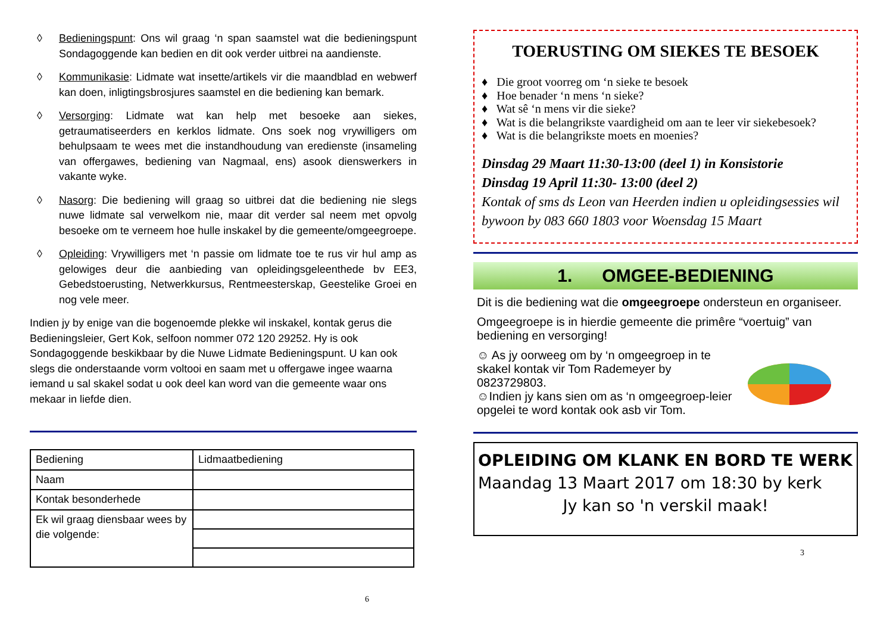◊ Bedieningspunt: Ons wil graag ‘n span saamstel wat die bedieningspunt Sondagoggende kan bedien en dit ook verder uitbrei na aandienste.
◊ Kommunikasie: Lidmate wat insette/artikels vir die maandblad en webwerf kan doen, inligtingsbrosjures saamstel en die bediening kan bemark.
◊ Versorging: Lidmate wat kan help met besoeke aan siekes, getraumatiseerders en kerklos lidmate. Ons soek nog vrywilligers om behulpsaam te wees met die instandhoudung van eredienste (insameling van offergawes, bediening van Nagmaal, ens) asook dienswerkers in vakante wyke.
◊ Nasorg: Die bediening will graag so uitbrei dat die bediening nie slegs nuwe lidmate sal verwelkom nie, maar dit verder sal neem met opvolg besoeke om te verneem hoe hulle inskakel by die gemeente/omgeegroepe.
◊ Opleiding: Vrywilligers met ‘n passie om lidmate toe te rus vir hul amp as gelowiges deur die aanbieding van opleidingsgeleenthede bv EE3, Gebedstoerusting, Netwerkkursus, Rentmeesterskap, Geestelike Groei en nog vele meer.
Indien jy by enige van die bogenoemde plekke wil inskakel, kontak gerus die Bedieningsleier, Gert Kok, selfoon nommer 072 120 29252. Hy is ook Sondagoggende beskikbaar by die Nuwe Lidmate Bedieningspunt. U kan ook slegs die onderstaande vorm voltooi en saam met u offergawe ingee waarna iemand u sal skakel sodat u ook deel kan word van die gemeente waar ons mekaar in liefde dien.
| Bediening | Lidmaatbediening |
| Naam | |
| Kontak besonderhede | |
| Ek wil graag diensbaar wees by die volgende: | |
6
TOERUSTING OM SIEKES TE BESOEK
♦ Die groot voorreg om ‘n sieke te besoek
♦ Hoe benader ‘n mens ‘n sieke?
♦ Wat sê ‘n mens vir die sieke?
♦ Wat is die belangrikste vaardigheid om aan te leer vir siekebesoek?
♦ Wat is die belangrikste moets en moenies?
Dinsdag 29 Maart 11:30-13:00 (deel 1) in Konsistorie
Dinsdag 19 April 11:30- 13:00 (deel 2)
Kontak of sms ds Leon van Heerden indien u opleidingsessies wil bywoon by 083 660 1803 voor Woensdag 15 Maart
1. OMGEE-BEDIENING
Dit is die bediening wat die omgeegroepe ondersteun en organiseer.
Omgeegroepe is in hierdie gemeente die primêre “voertuig” van bediening en versorging!
☺ As jy oorweeg om by ‘n omgeegroep in te skakel kontak vir Tom Rademeyer by 0823729803.
☺Indien jy kans sien om as ‘n omgeegroep-leier opgelei te word kontak ook asb vir Tom.
OPLEIDING OM KLANK EN BORD TE WERK
Maandag 13 Maart 2017 om 18:30 by kerk
Jy kan so 'n verskil maak!
3